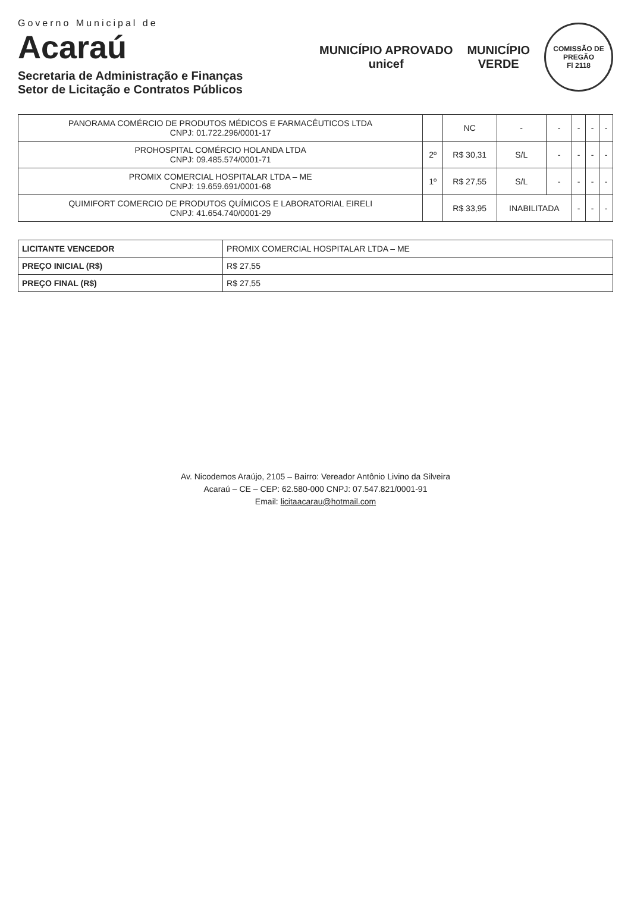Governo Municipal de
Acaraú
Secretaria de Administração e Finanças
Setor de Licitação e Contratos Públicos
MUNICÍPIO APROVADO
unicef
MUNICÍPIO
VERDE
COMISSÃO DE PREGÃO
Fl 2118
| PANORAMA COMÉRCIO DE PRODUTOS MÉDICOS E FARMACÊUTICOS LTDA CNPJ: 01.722.296/0001-17 | | NC | - | - | - | - | - |
| PROHOSPITAL COMÉRCIO HOLANDA LTDA CNPJ: 09.485.574/0001-71 | 2º | R$ 30,31 | S/L | - | - | - | - |
| PROMIX COMERCIAL HOSPITALAR LTDA – ME CNPJ: 19.659.691/0001-68 | 1º | R$ 27,55 | S/L | - | - | - | - |
| QUIMIFORT COMERCIO DE PRODUTOS QUÍMICOS E LABORATORIAL EIRELI CNPJ: 41.654.740/0001-29 | | R$ 33,95 | INABILITADA | | - | - | - |
| LICITANTE VENCEDOR | PROMIX COMERCIAL HOSPITALAR LTDA – ME |
| PREÇO INICIAL (R$) | R$ 27,55 |
| PREÇO FINAL (R$) | R$ 27,55 |
Av. Nicodemos Araújo, 2105 – Bairro: Vereador Antônio Livino da Silveira
Acaraú – CE – CEP: 62.580-000 CNPJ: 07.547.821/0001-91
Email: licitaacarau@hotmail.com